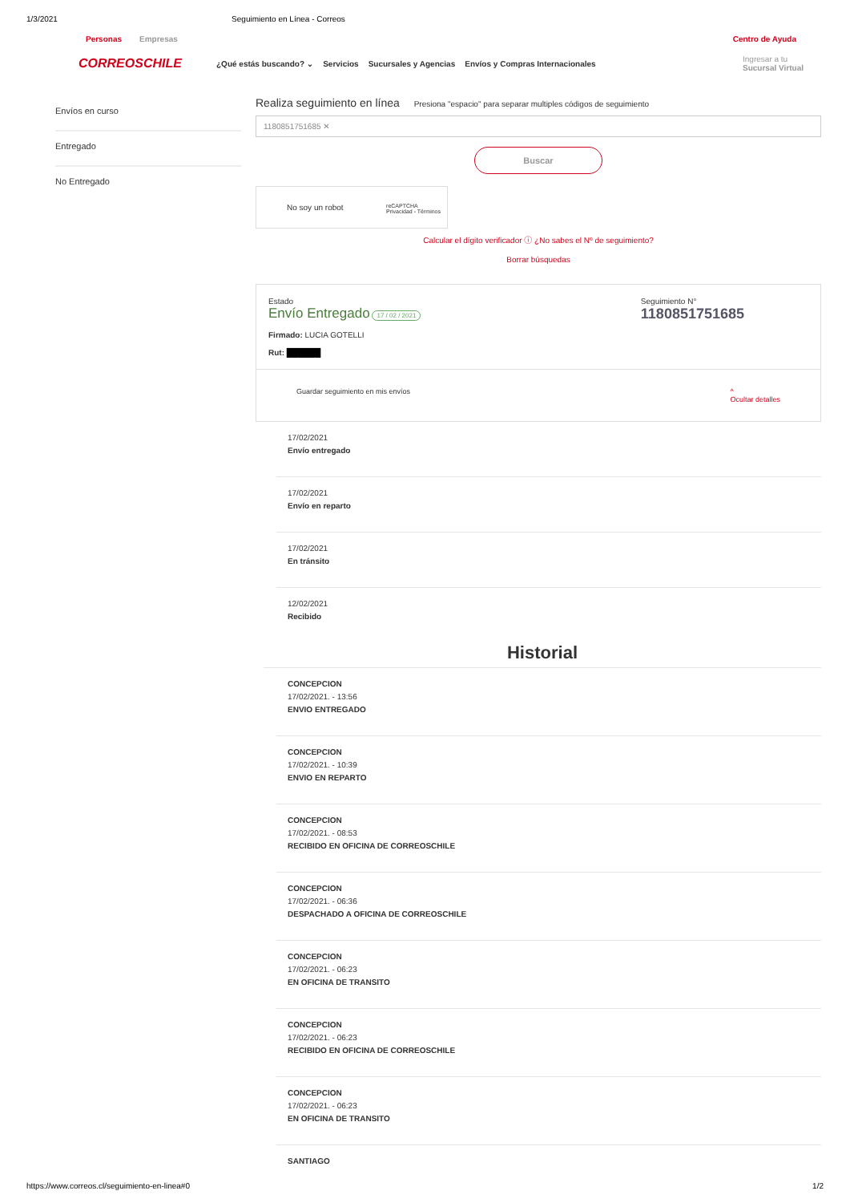1/3/2021 Seguimiento en Línea - Correos
Personas Empresas Centro de Ayuda
CORREOSCHILE ¿Qué estás buscando? ⌄ Servicios Sucursales y Agencias Envíos y Compras Internacionales Ingresar a tu
Sucursal Virtual
Envíos en curso
Entregado
No Entregado
Realiza seguimiento en línea Presiona "espacio" para separar multiples códigos de seguimiento
1180851751685 ✕
Buscar
No soy un robot reCAPTCHA
Privacidad - Términos
Calcular el dígito verificador ⓘ ¿No sabes el Nº de seguimiento?
Borrar búsquedas
Estado
Envío Entregado 17 / 02 / 2021
Firmado: LUCIA GOTELLI
Rut: ██████
Seguimiento N°
1180851751685
Guardar seguimiento en mis envíos ^
Ocultar detalles
17/02/2021
Envío entregado
17/02/2021
Envío en reparto
17/02/2021
En tránsito
12/02/2021
Recibido
Historial
CONCEPCION
17/02/2021. - 13:56
ENVIO ENTREGADO
CONCEPCION
17/02/2021. - 10:39
ENVIO EN REPARTO
CONCEPCION
17/02/2021. - 08:53
RECIBIDO EN OFICINA DE CORREOSCHILE
CONCEPCION
17/02/2021. - 06:36
DESPACHADO A OFICINA DE CORREOSCHILE
CONCEPCION
17/02/2021. - 06:23
EN OFICINA DE TRANSITO
CONCEPCION
17/02/2021. - 06:23
RECIBIDO EN OFICINA DE CORREOSCHILE
CONCEPCION
17/02/2021. - 06:23
EN OFICINA DE TRANSITO
SANTIAGO
https://www.correos.cl/seguimiento-en-linea#0 1/2